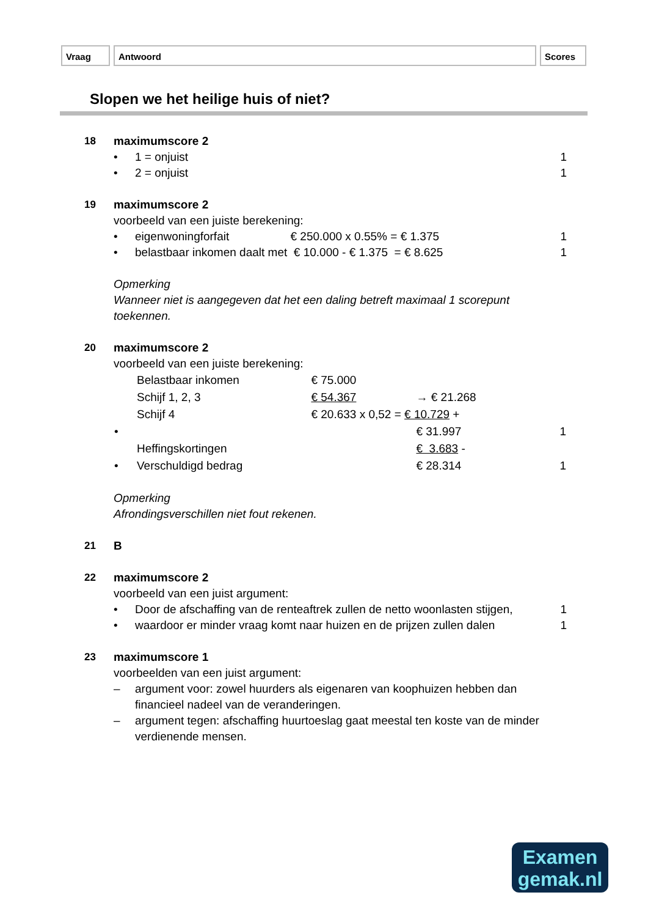Vraag Antwoord Scores
Slopen we het heilige huis of niet?
18 maximumscore 2
• 1 = onjuist 1
• 2 = onjuist 1
19 maximumscore 2
voorbeeld van een juiste berekening:
• eigenwoningforfait € 250.000 x 0.55% = € 1.375 1
• belastbaar inkomen daalt met € 10.000 - € 1.375 = € 8.625 1
Opmerking
Wanneer niet is aangegeven dat het een daling betreft maximaal 1 scorepunt toekennen.
20 maximumscore 2
voorbeeld van een juiste berekening:
| | Belastbaar inkomen | € 75.000 | | |
| | Schijf 1, 2, 3 | € 54.367 | → € 21.268 | |
| | Schijf 4 | € 20.633 x 0,52 = € 10.729 + | | |
| • | | | € 31.997 | 1 |
| | Heffingskortingen | | € 3.683 - | |
| • | Verschuldigd bedrag | | € 28.314 | 1 |
Opmerking
Afrondingsverschillen niet fout rekenen.
21 B
22 maximumscore 2
voorbeeld van een juist argument:
• Door de afschaffing van de renteaftrek zullen de netto woonlasten stijgen, 1
• waardoor er minder vraag komt naar huizen en de prijzen zullen dalen 1
23 maximumscore 1
voorbeelden van een juist argument:
– argument voor: zowel huurders als eigenaren van koophuizen hebben dan financieel nadeel van de veranderingen.
– argument tegen: afschaffing huurtoeslag gaat meestal ten koste van de minder verdienende mensen.
Examen
gemak.nl